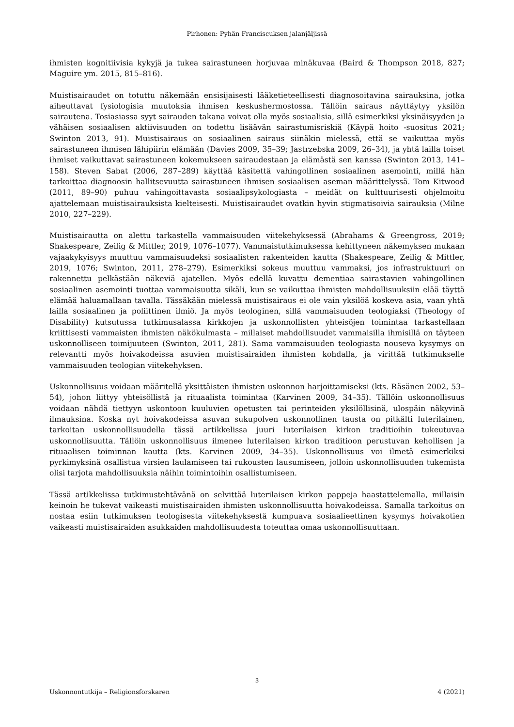Pirhonen: Pyhän Franciscuksen jalanjäljissä
ihmisten kognitiivisia kykyjä ja tukea sairastuneen horjuvaa minäkuvaa (Baird & Thompson 2018, 827; Maguire ym. 2015, 815–816).
Muistisairaudet on totuttu näkemään ensisijaisesti lääketieteellisesti diagnosoitavina sairauksina, jotka aiheuttavat fysiologisia muutoksia ihmisen keskushermostossa. Tällöin sairaus näyttäytyy yksilön sairautena. Tosiasiassa syyt sairauden takana voivat olla myös sosiaalisia, sillä esimerkiksi yksinäisyyden ja vähäisen sosiaalisen aktiivisuuden on todettu lisäävän sairastumisriskiä (Käypä hoito -suositus 2021; Swinton 2013, 91). Muistisairaus on sosiaalinen sairaus siinäkin mielessä, että se vaikuttaa myös sairastuneen ihmisen lähipiirin elämään (Davies 2009, 35–39; Jastrzebska 2009, 26–34), ja yhtä lailla toiset ihmiset vaikuttavat sairastuneen kokemukseen sairaudestaan ja elämästä sen kanssa (Swinton 2013, 141–158). Steven Sabat (2006, 287–289) käyttää käsitettä vahingollinen sosiaalinen asemointi, millä hän tarkoittaa diagnoosin hallitsevuutta sairastuneen ihmisen sosiaalisen aseman määrittelyssä. Tom Kitwood (2011, 89–90) puhuu vahingoittavasta sosiaalipsykologiasta – meidät on kulttuurisesti ohjelmoitu ajattelemaan muistisairauksista kielteisesti. Muistisairaudet ovatkin hyvin stigmatisoivia sairauksia (Milne 2010, 227–229).
Muistisairautta on alettu tarkastella vammaisuuden viitekehyksessä (Abrahams & Greengross, 2019; Shakespeare, Zeilig & Mittler, 2019, 1076–1077). Vammaistutkimuksessa kehittyneen näkemyksen mukaan vajaakykyisyys muuttuu vammaisuudeksi sosiaalisten rakenteiden kautta (Shakespeare, Zeilig & Mittler, 2019, 1076; Swinton, 2011, 278–279). Esimerkiksi sokeus muuttuu vammaksi, jos infrastruktuuri on rakennettu pelkästään näkeviä ajatellen. Myös edellä kuvattu dementiaa sairastavien vahingollinen sosiaalinen asemointi tuottaa vammaisuutta sikäli, kun se vaikuttaa ihmisten mahdollisuuksiin elää täyttä elämää haluamallaan tavalla. Tässäkään mielessä muistisairaus ei ole vain yksilöä koskeva asia, vaan yhtä lailla sosiaalinen ja poliittinen ilmiö. Ja myös teologinen, sillä vammaisuuden teologiaksi (Theology of Disability) kutsutussa tutkimusalassa kirkkojen ja uskonnollisten yhteisöjen toimintaa tarkastellaan kriittisesti vammaisten ihmisten näkökulmasta – millaiset mahdollisuudet vammaisilla ihmisillä on täyteen uskonnolliseen toimijuuteen (Swinton, 2011, 281). Sama vammaisuuden teologiasta nouseva kysymys on relevantti myös hoivakodeissa asuvien muistisairaiden ihmisten kohdalla, ja virittää tutkimukselle vammaisuuden teologian viitekehyksen.
Uskonnollisuus voidaan määritellä yksittäisten ihmisten uskonnon harjoittamiseksi (kts. Räsänen 2002, 53–54), johon liittyy yhteisöllistä ja rituaalista toimintaa (Karvinen 2009, 34–35). Tällöin uskonnollisuus voidaan nähdä tiettyyn uskontoon kuuluvien opetusten tai perinteiden yksilöllisinä, ulospäin näkyvinä ilmauksina. Koska nyt hoivakodeissa asuvan sukupolven uskonnollinen tausta on pitkälti luterilainen, tarkoitan uskonnollisuudella tässä artikkelissa juuri luterilaisen kirkon traditioihin tukeutuvaa uskonnollisuutta. Tällöin uskonnollisuus ilmenee luterilaisen kirkon traditioon perustuvan kehollisen ja rituaalisen toiminnan kautta (kts. Karvinen 2009, 34–35). Uskonnollisuus voi ilmetä esimerkiksi pyrkimyksinä osallistua virsien laulamiseen tai rukousten lausumiseen, jolloin uskonnollisuuden tukemista olisi tarjota mahdollisuuksia näihin toimintoihin osallistumiseen.
Tässä artikkelissa tutkimustehtävänä on selvittää luterilaisen kirkon pappeja haastattelemalla, millaisin keinoin he tukevat vaikeasti muistisairaiden ihmisten uskonnollisuutta hoivakodeissa. Samalla tarkoitus on nostaa esiin tutkimuksen teologisesta viitekehyksestä kumpuava sosiaalieettinen kysymys hoivakotien vaikeasti muistisairaiden asukkaiden mahdollisuudesta toteuttaa omaa uskonnollisuuttaan.
3
Uskonnontutkija – Religionsforskaren 4 (2021)